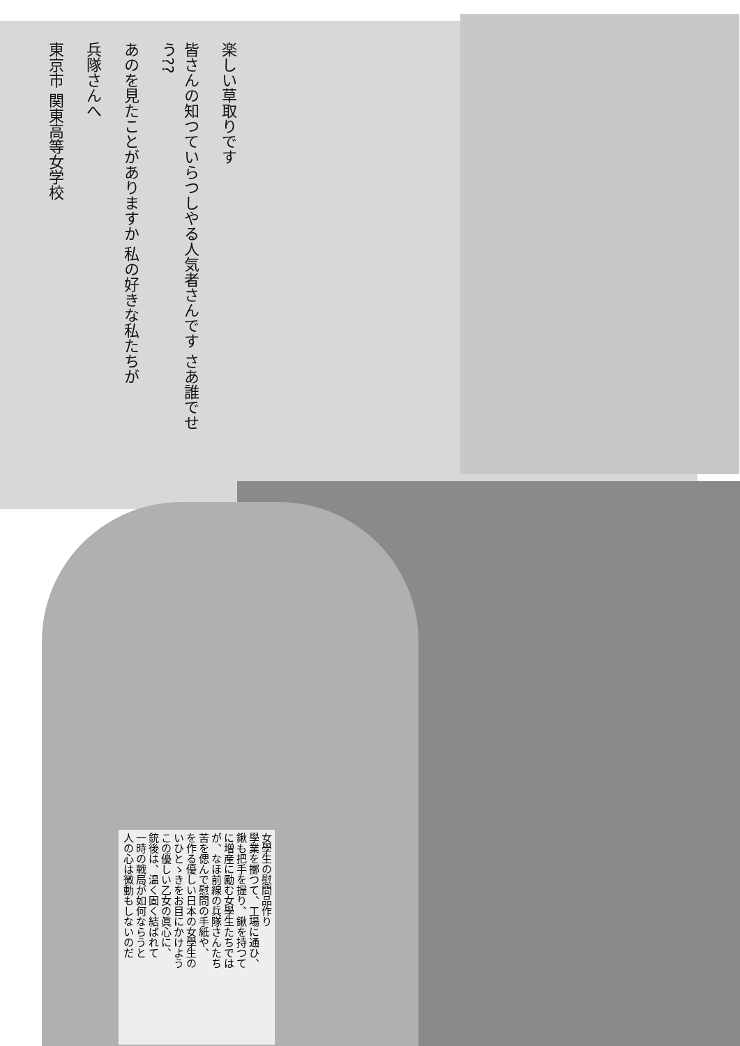楽しい草取りです
皆さんの知つていらつしやる人気者さんです さあ誰でせう??
あのを見たことがありますか 私の好きな私たちが
兵隊さんへ
東京市 関東高等女学校
女學生の慰問品作り
學業を擲つて、工場に通ひ、
鍬も把手を握り、鍬を持つて
に増産に勵む女學生たちでは
が、なほ前線の兵隊さんたち
苦を偲んで慰問の手紙や、
を作る優しい日本の女學生の
いひとゝきをお目にかけよう
この優しい乙女の眞心に、
銃後は、温く固く結ばれて
一時の戰局が如何ならうと
人の心は微動もしないのだ